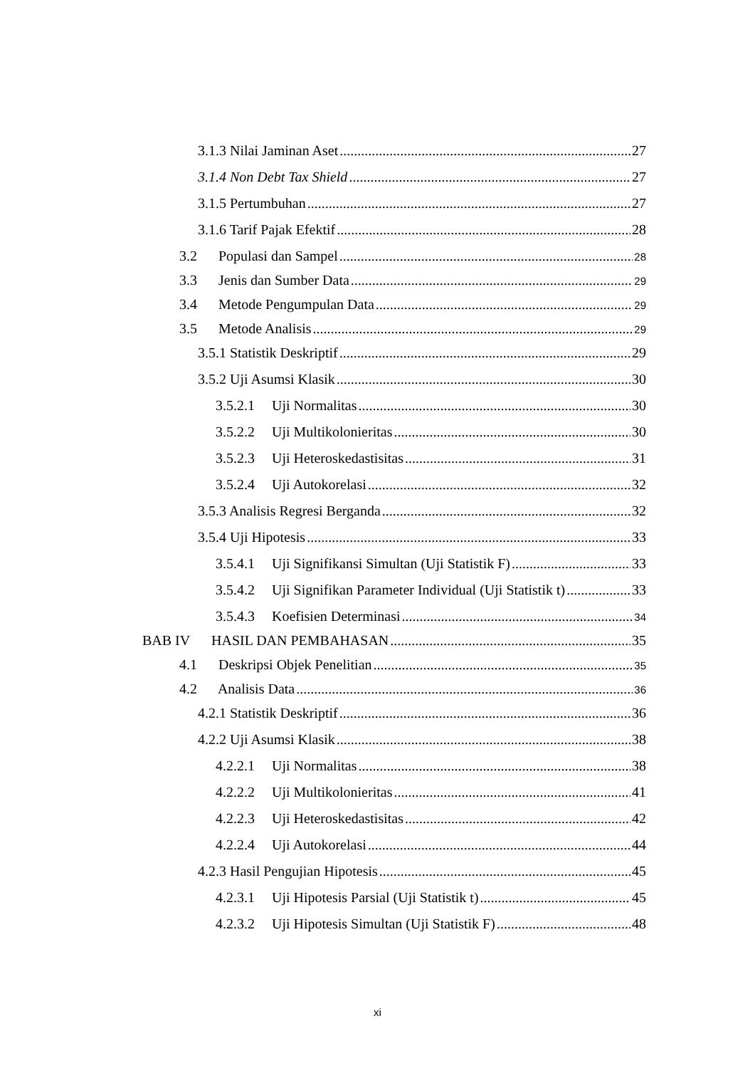3.1.3 Nilai Jaminan Aset 27
3.1.4 Non Debt Tax Shield 27
3.1.5 Pertumbuhan 27
3.1.6 Tarif Pajak Efektif 28
3.2 Populasi dan Sampel 28
3.3 Jenis dan Sumber Data 29
3.4 Metode Pengumpulan Data 29
3.5 Metode Analisis 29
3.5.1 Statistik Deskriptif 29
3.5.2 Uji Asumsi Klasik 30
3.5.2.1 Uji Normalitas 30
3.5.2.2 Uji Multikolonieritas 30
3.5.2.3 Uji Heteroskedastisitas 31
3.5.2.4 Uji Autokorelasi 32
3.5.3 Analisis Regresi Berganda 32
3.5.4 Uji Hipotesis 33
3.5.4.1 Uji Signifikansi Simultan (Uji Statistik F) 33
3.5.4.2 Uji Signifikan Parameter Individual (Uji Statistik t) 33
3.5.4.3 Koefisien Determinasi 34
BAB IV HASIL DAN PEMBAHASAN 35
4.1 Deskripsi Objek Penelitian 35
4.2 Analisis Data 36
4.2.1 Statistik Deskriptif 36
4.2.2 Uji Asumsi Klasik 38
4.2.2.1 Uji Normalitas 38
4.2.2.2 Uji Multikolonieritas 41
4.2.2.3 Uji Heteroskedastisitas 42
4.2.2.4 Uji Autokorelasi 44
4.2.3 Hasil Pengujian Hipotesis 45
4.2.3.1 Uji Hipotesis Parsial (Uji Statistik t) 45
4.2.3.2 Uji Hipotesis Simultan (Uji Statistik F) 48
xi